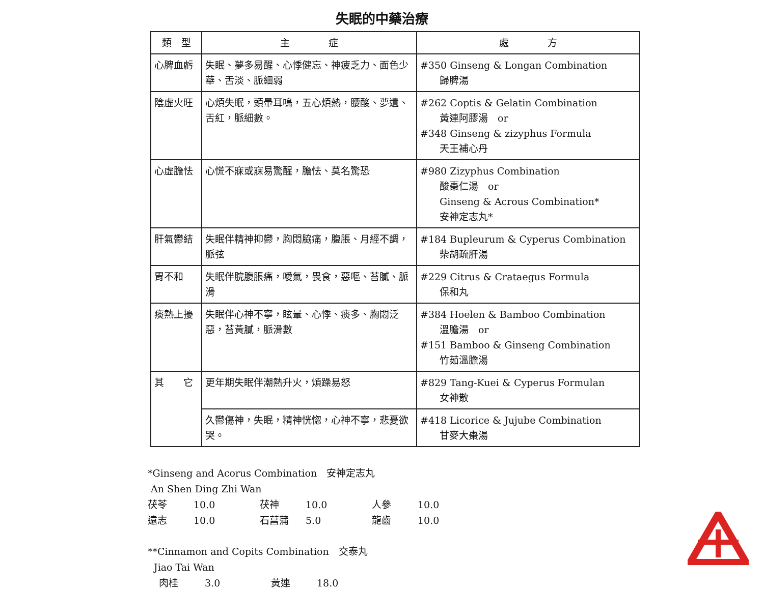失眠的中藥治療
| 類 型 | 主 症 | 處 方 |
| --- | --- | --- |
| 心脾血虧 | 失眠、夢多易醒、心悸健忘、神疲乏力、面色少華、舌淡、脈細弱 | #350 Ginseng & Longan Combination 歸脾湯 |
| 陰虛火旺 | 心煩失眠，頭暈耳鳴，五心煩熱，腰酸、夢遺、舌紅，脈細數。 | #262 Coptis & Gelatin Combination 黃連阿膠湯 or #348 Ginseng & zizyphus Formula 天王補心丹 |
| 心虛膽怯 | 心慌不寐或寐易驚醒，膽怯、莫名驚恐 | #980 Zizyphus Combination 酸棗仁湯 or Ginseng & Acrous Combination* 安神定志丸* |
| 肝氣鬱結 | 失眠伴精神抑鬱，胸悶脇痛，腹脹、月經不調，脈弦 | #184 Bupleurum & Cyperus Combination 柴胡疏肝湯 |
| 胃不和 | 失眠伴脘腹脹痛，噯氣，畏食，惡嘔、苔膩、脈滑 | #229 Citrus & Crataegus Formula 保和丸 |
| 痰熱上擾 | 失眠伴心神不寧，眩暈、心悸、痰多、胸悶泛惡，苔黃膩，脈滑數 | #384 Hoelen & Bamboo Combination 溫膽湯 or #151 Bamboo & Ginseng Combination 竹茹溫膽湯 |
| 其 它 | 更年期失眠伴潮熱升火，煩躁易怒 | #829 Tang-Kuei & Cyperus Formulan 女神散 |
| | 久鬱傷神，失眠，精神恍惚，心神不寧，悲憂欲哭。 | #418 Licorice & Jujube Combination 甘麥大棗湯 |
*Ginseng and Acorus Combination　安神定志丸
An Shen Ding Zhi Wan
茯苓 10.0 茯神 10.0 人參 10.0
遠志 10.0 石菖蒲 5.0 龍齒 10.0
**Cinnamon and Copits Combination　交泰丸
Jiao Tai Wan
肉桂 3.0 黃連 18.0